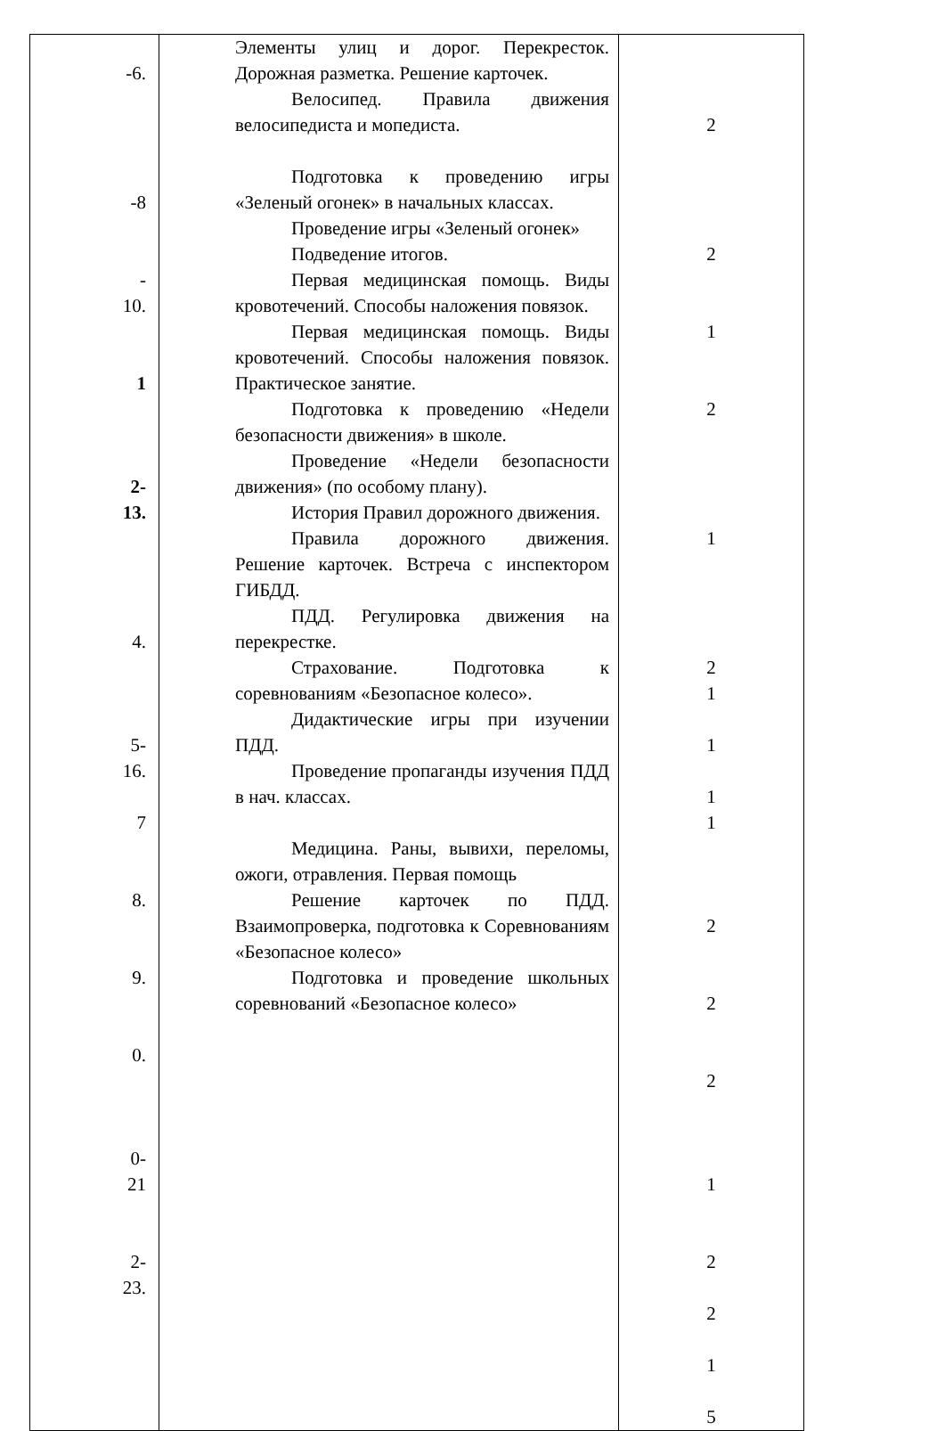| -6. -8 - 10. 1 2- 13. 4. 5- 16. 7 8. 9. 0. 0- 21 2- 23. | Элементы улиц и дорог. Перекресток. Дорожная разметка. Решение карточек. Велосипед. Правила движения велосипедиста и мопедиста. Подготовка к проведению игры «Зеленый огонек» в начальных классах. Проведение игры «Зеленый огонек» Подведение итогов. Первая медицинская помощь. Виды кровотечений. Способы наложения повязок. Первая медицинская помощь. Виды кровотечений. Способы наложения повязок. Практическое занятие. Подготовка к проведению «Недели безопасности движения» в школе. Проведение «Недели безопасности движения» (по особому плану). История Правил дорожного движения. Правила дорожного движения. Решение карточек. Встреча с инспектором ГИБДД. ПДД. Регулировка движения на перекрестке. Страхование. Подготовка к соревнованиям «Безопасное колесо». Дидактические игры при изучении ПДД. Проведение пропаганды изучения ПДД в нач. классах. Медицина. Раны, вывихи, переломы, ожоги, отравления. Первая помощь Решение карточек по ПДД. Взаимопроверка, подготовка к Соревнованиям «Безопасное колесо» Подготовка и проведение школьных соревнований «Безопасное колесо» | 2 2 1 2 1 2 1 1 1 1 2 2 2 1 2 2 1 5 |